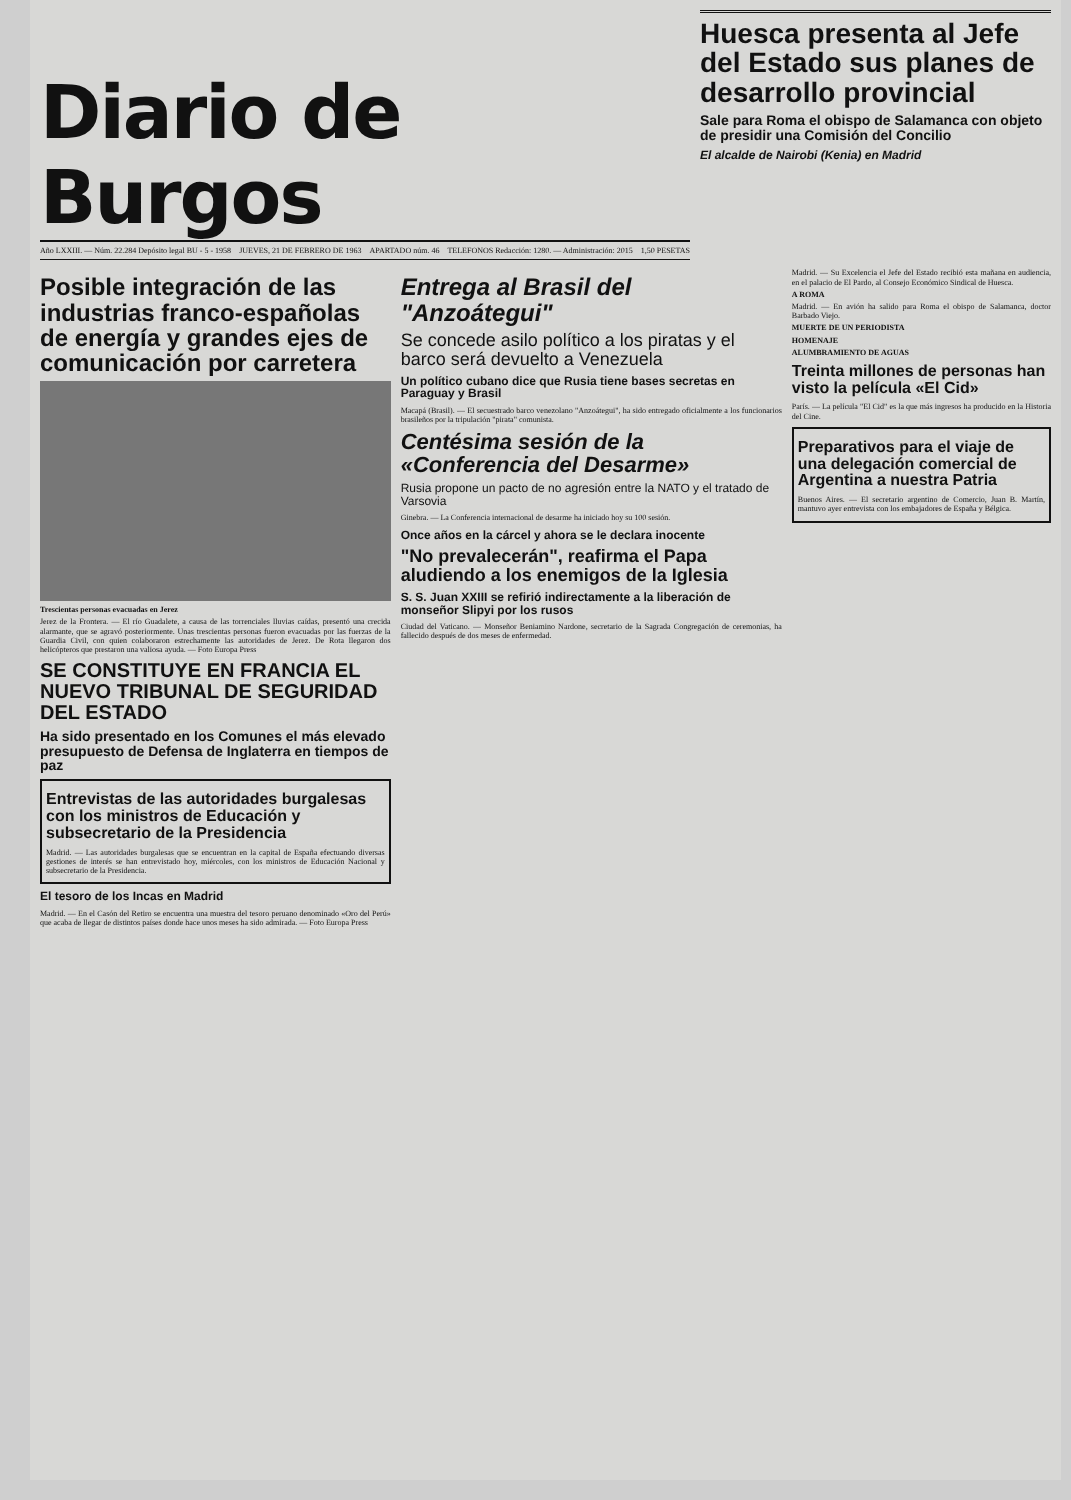Diario de Burgos
Año LXXIII. — Núm. 22.284 Depósito legal BU - 5 - 1958 JUEVES, 21 DE FEBRERO DE 1963 APARTADO núm. 46 TELEFONOS Redacción: 1280. — Administración: 2015 1,50 PESETAS
Huesca presenta al Jefe del Estado sus planes de desarrollo provincial
Sale para Roma el obispo de Salamanca con objeto de presidir una Comisión del Concilio
El alcalde de Nairobi (Kenia) en Madrid
Posible integración de las industrias franco-españolas de energía y grandes ejes de comunicación por carretera
Trescientas personas evacuadas en Jerez
Jerez de la Frontera. — El río Guadalete, a causa de las torrenciales lluvias caídas, presentó una crecida alarmante, que se agravó posteriormente. Unas trescientas personas fueron evacuadas por las fuerzas de la Guardia Civil, con quien colaboraron estrechamente las autoridades de Jerez. De Rota llegaron dos helicópteros que prestaron una valiosa ayuda. — Foto Europa Press
SE CONSTITUYE EN FRANCIA EL NUEVO TRIBUNAL DE SEGURIDAD DEL ESTADO
Ha sido presentado en los Comunes el más elevado presupuesto de Defensa de Inglaterra en tiempos de paz
Entrevistas de las autoridades burgalesas con los ministros de Educación y subsecretario de la Presidencia
Madrid. — Las autoridades burgalesas que se encuentran en la capital de España efectuando diversas gestiones de interés se han entrevistado hoy, miércoles, con los ministros de Educación Nacional y subsecretario de la Presidencia.
El tesoro de los Incas en Madrid
Madrid. — En el Casón del Retiro se encuentra una muestra del tesoro peruano denominado «Oro del Perú» que acaba de llegar de distintos países donde hace unos meses ha sido admirada. — Foto Europa Press
Entrega al Brasil del "Anzoátegui"
Se concede asilo político a los piratas y el barco será devuelto a Venezuela
Un político cubano dice que Rusia tiene bases secretas en Paraguay y Brasil
Macapá (Brasil). — El secuestrado barco venezolano "Anzoátegui", ha sido entregado oficialmente a los funcionarios brasileños por la tripulación "pirata" comunista.
Centésima sesión de la «Conferencia del Desarme»
Rusia propone un pacto de no agresión entre la NATO y el tratado de Varsovia
Ginebra. — La Conferencia internacional de desarme ha iniciado hoy su 100 sesión.
Once años en la cárcel y ahora se le declara inocente
"No prevalecerán", reafirma el Papa aludiendo a los enemigos de la Iglesia
S. S. Juan XXIII se refirió indirectamente a la liberación de monseñor Slipyi por los rusos
Ciudad del Vaticano. — Monseñor Beniamino Nardone, secretario de la Sagrada Congregación de ceremonias, ha fallecido después de dos meses de enfermedad.
Madrid. — Su Excelencia el Jefe del Estado recibió esta mañana en audiencia, en el palacio de El Pardo, al Consejo Económico Sindical de Huesca.
A ROMA
Madrid. — En avión ha salido para Roma el obispo de Salamanca, doctor Barbado Viejo.
MUERTE DE UN PERIODISTA
HOMENAJE
ALUMBRAMIENTO DE AGUAS
Treinta millones de personas han visto la película «El Cid»
París. — La película "El Cid" es la que más ingresos ha producido en la Historia del Cine.
Preparativos para el viaje de una delegación comercial de Argentina a nuestra Patria
Buenos Aires. — El secretario argentino de Comercio, Juan B. Martín, mantuvo ayer entrevista con los embajadores de España y Bélgica.